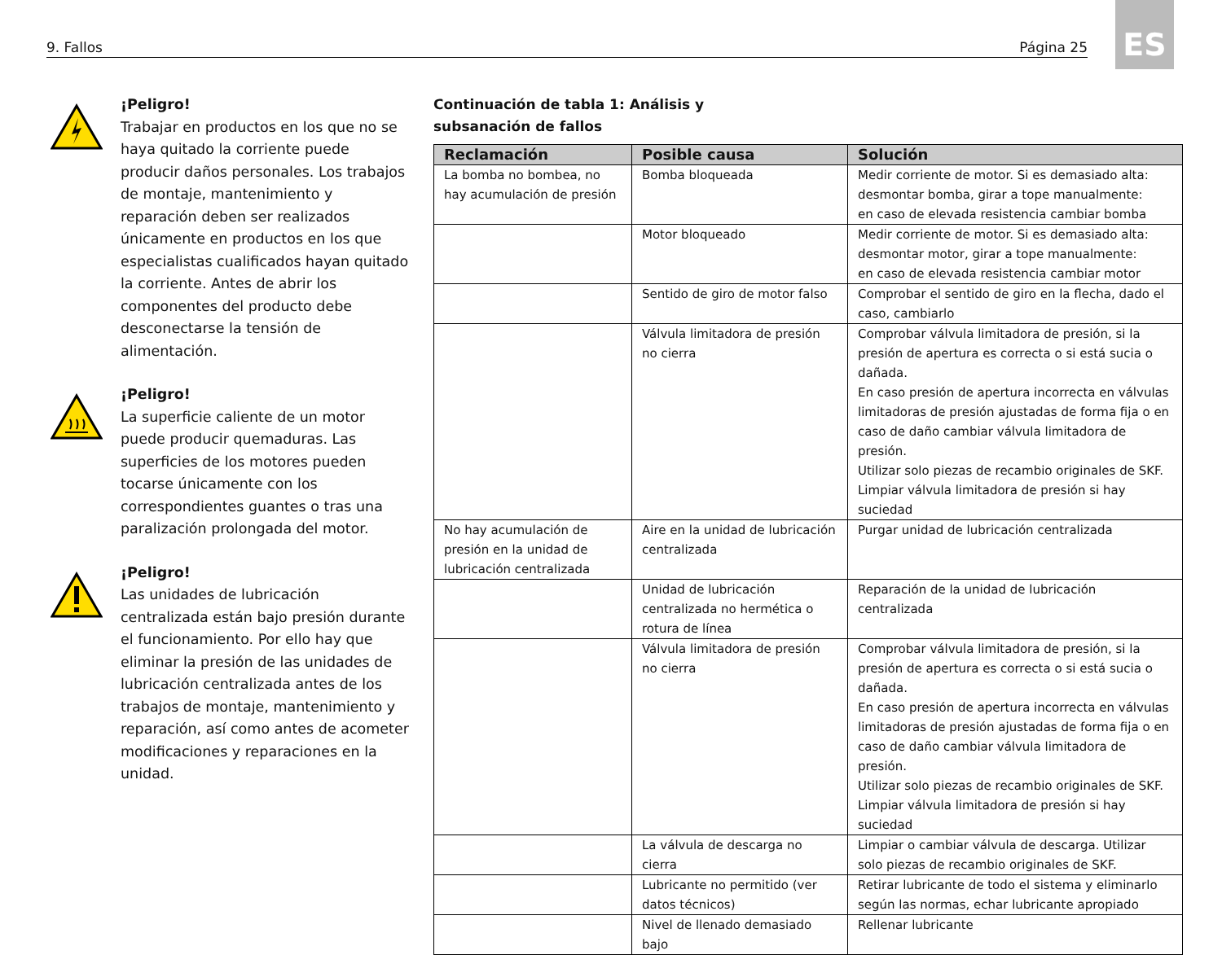9. Fallos Página 25
ES
¡Peligro!
Trabajar en productos en los que no se haya quitado la corriente puede producir daños personales. Los trabajos de montaje, mantenimiento y reparación deben ser realizados únicamente en productos en los que especialistas cualificados hayan quitado la corriente. Antes de abrir los componentes del producto debe desconectarse la tensión de alimentación.
¡Peligro!
La superficie caliente de un motor puede producir quemaduras. Las superficies de los motores pueden tocarse únicamente con los correspondientes guantes o tras una paralización prolongada del motor.
¡Peligro!
Las unidades de lubricación centralizada están bajo presión durante el funcionamiento. Por ello hay que eliminar la presión de las unidades de lubricación centralizada antes de los trabajos de montaje, mantenimiento y reparación, así como antes de acometer modificaciones y reparaciones en la unidad.
Continuación de tabla 1: Análisis y subsanación de fallos
| Reclamación | Posible causa | Solución |
| --- | --- | --- |
| La bomba no bombea, no hay acumulación de presión | Bomba bloqueada | Medir corriente de motor. Si es demasiado alta: desmontar bomba, girar a tope manualmente: en caso de elevada resistencia cambiar bomba |
| | Motor bloqueado | Medir corriente de motor. Si es demasiado alta: desmontar motor, girar a tope manualmente: en caso de elevada resistencia cambiar motor |
| | Sentido de giro de motor falso | Comprobar el sentido de giro en la flecha, dado el caso, cambiarlo |
| | Válvula limitadora de presión no cierra | Comprobar válvula limitadora de presión, si la presión de apertura es correcta o si está sucia o dañada. En caso presión de apertura incorrecta en válvulas limitadoras de presión ajustadas de forma fija o en caso de daño cambiar válvula limitadora de presión. Utilizar solo piezas de recambio originales de SKF. Limpiar válvula limitadora de presión si hay suciedad |
| No hay acumulación de presión en la unidad de lubricación centralizada | Aire en la unidad de lubricación centralizada | Purgar unidad de lubricación centralizada |
| | Unidad de lubricación centralizada no hermética o rotura de línea | Reparación de la unidad de lubricación centralizada |
| | Válvula limitadora de presión no cierra | Comprobar válvula limitadora de presión, si la presión de apertura es correcta o si está sucia o dañada. En caso presión de apertura incorrecta en válvulas limitadoras de presión ajustadas de forma fija o en caso de daño cambiar válvula limitadora de presión. Utilizar solo piezas de recambio originales de SKF. Limpiar válvula limitadora de presión si hay suciedad |
| | La válvula de descarga no cierra | Limpiar o cambiar válvula de descarga. Utilizar solo piezas de recambio originales de SKF. |
| | Lubricante no permitido (ver datos técnicos) | Retirar lubricante de todo el sistema y eliminarlo según las normas, echar lubricante apropiado |
| | Nivel de llenado demasiado bajo | Rellenar lubricante |